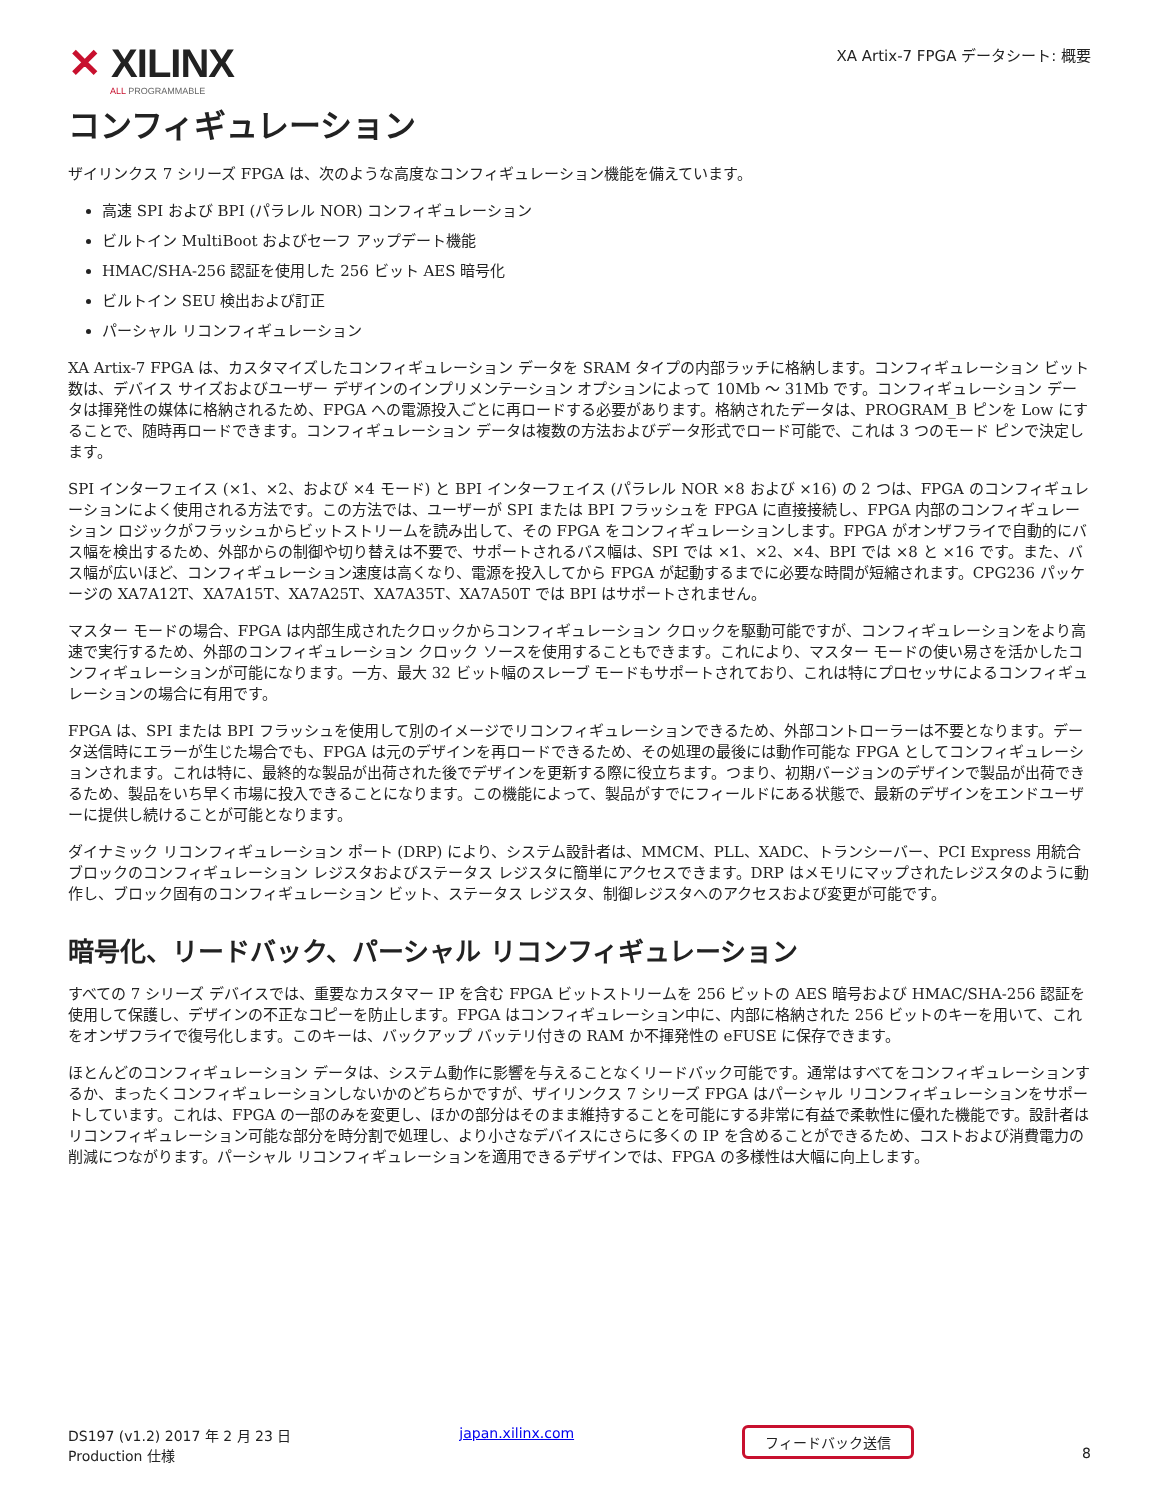✕ XILINX
ALL PROGRAMMABLE
XA Artix-7 FPGA データシート: 概要
コンフィギュレーション
ザイリンクス 7 シリーズ FPGA は、次のような高度なコンフィギュレーション機能を備えています。
高速 SPI および BPI (パラレル NOR) コンフィギュレーション
ビルトイン MultiBoot およびセーフ アップデート機能
HMAC/SHA-256 認証を使用した 256 ビット AES 暗号化
ビルトイン SEU 検出および訂正
パーシャル リコンフィギュレーション
XA Artix-7 FPGA は、カスタマイズしたコンフィギュレーション データを SRAM タイプの内部ラッチに格納します。コンフィギュレーション ビット数は、デバイス サイズおよびユーザー デザインのインプリメンテーション オプションによって 10Mb ～ 31Mb です。コンフィギュレーション データは揮発性の媒体に格納されるため、FPGA への電源投入ごとに再ロードする必要があります。格納されたデータは、PROGRAM_B ピンを Low にすることで、随時再ロードできます。コンフィギュレーション データは複数の方法およびデータ形式でロード可能で、これは 3 つのモード ピンで決定します。
SPI インターフェイス (×1、×2、および ×4 モード) と BPI インターフェイス (パラレル NOR ×8 および ×16) の 2 つは、FPGA のコンフィギュレーションによく使用される方法です。この方法では、ユーザーが SPI または BPI フラッシュを FPGA に直接接続し、FPGA 内部のコンフィギュレーション ロジックがフラッシュからビットストリームを読み出して、その FPGA をコンフィギュレーションします。FPGA がオンザフライで自動的にバス幅を検出するため、外部からの制御や切り替えは不要で、サポートされるバス幅は、SPI では ×1、×2、×4、BPI では ×8 と ×16 です。また、バス幅が広いほど、コンフィギュレーション速度は高くなり、電源を投入してから FPGA が起動するまでに必要な時間が短縮されます。CPG236 パッケージの XA7A12T、XA7A15T、XA7A25T、XA7A35T、XA7A50T では BPI はサポートされません。
マスター モードの場合、FPGA は内部生成されたクロックからコンフィギュレーション クロックを駆動可能ですが、コンフィギュレーションをより高速で実行するため、外部のコンフィギュレーション クロック ソースを使用することもできます。これにより、マスター モードの使い易さを活かしたコンフィギュレーションが可能になります。一方、最大 32 ビット幅のスレーブ モードもサポートされており、これは特にプロセッサによるコンフィギュレーションの場合に有用です。
FPGA は、SPI または BPI フラッシュを使用して別のイメージでリコンフィギュレーションできるため、外部コントローラーは不要となります。データ送信時にエラーが生じた場合でも、FPGA は元のデザインを再ロードできるため、その処理の最後には動作可能な FPGA としてコンフィギュレーションされます。これは特に、最終的な製品が出荷された後でデザインを更新する際に役立ちます。つまり、初期バージョンのデザインで製品が出荷できるため、製品をいち早く市場に投入できることになります。この機能によって、製品がすでにフィールドにある状態で、最新のデザインをエンドユーザーに提供し続けることが可能となります。
ダイナミック リコンフィギュレーション ポート (DRP) により、システム設計者は、MMCM、PLL、XADC、トランシーバー、PCI Express 用統合ブロックのコンフィギュレーション レジスタおよびステータス レジスタに簡単にアクセスできます。DRP はメモリにマップされたレジスタのように動作し、ブロック固有のコンフィギュレーション ビット、ステータス レジスタ、制御レジスタへのアクセスおよび変更が可能です。
暗号化、リードバック、パーシャル リコンフィギュレーション
すべての 7 シリーズ デバイスでは、重要なカスタマー IP を含む FPGA ビットストリームを 256 ビットの AES 暗号および HMAC/SHA-256 認証を使用して保護し、デザインの不正なコピーを防止します。FPGA はコンフィギュレーション中に、内部に格納された 256 ビットのキーを用いて、これをオンザフライで復号化します。このキーは、バックアップ バッテリ付きの RAM か不揮発性の eFUSE に保存できます。
ほとんどのコンフィギュレーション データは、システム動作に影響を与えることなくリードバック可能です。通常はすべてをコンフィギュレーションするか、まったくコンフィギュレーションしないかのどちらかですが、ザイリンクス 7 シリーズ FPGA はパーシャル リコンフィギュレーションをサポートしています。これは、FPGA の一部のみを変更し、ほかの部分はそのまま維持することを可能にする非常に有益で柔軟性に優れた機能です。設計者はリコンフィギュレーション可能な部分を時分割で処理し、より小さなデバイスにさらに多くの IP を含めることができるため、コストおよび消費電力の削減につながります。パーシャル リコンフィギュレーションを適用できるデザインでは、FPGA の多様性は大幅に向上します。
DS197 (v1.2) 2017 年 2 月 23 日
Production 仕様
japan.xilinx.com
フィードバック送信
8